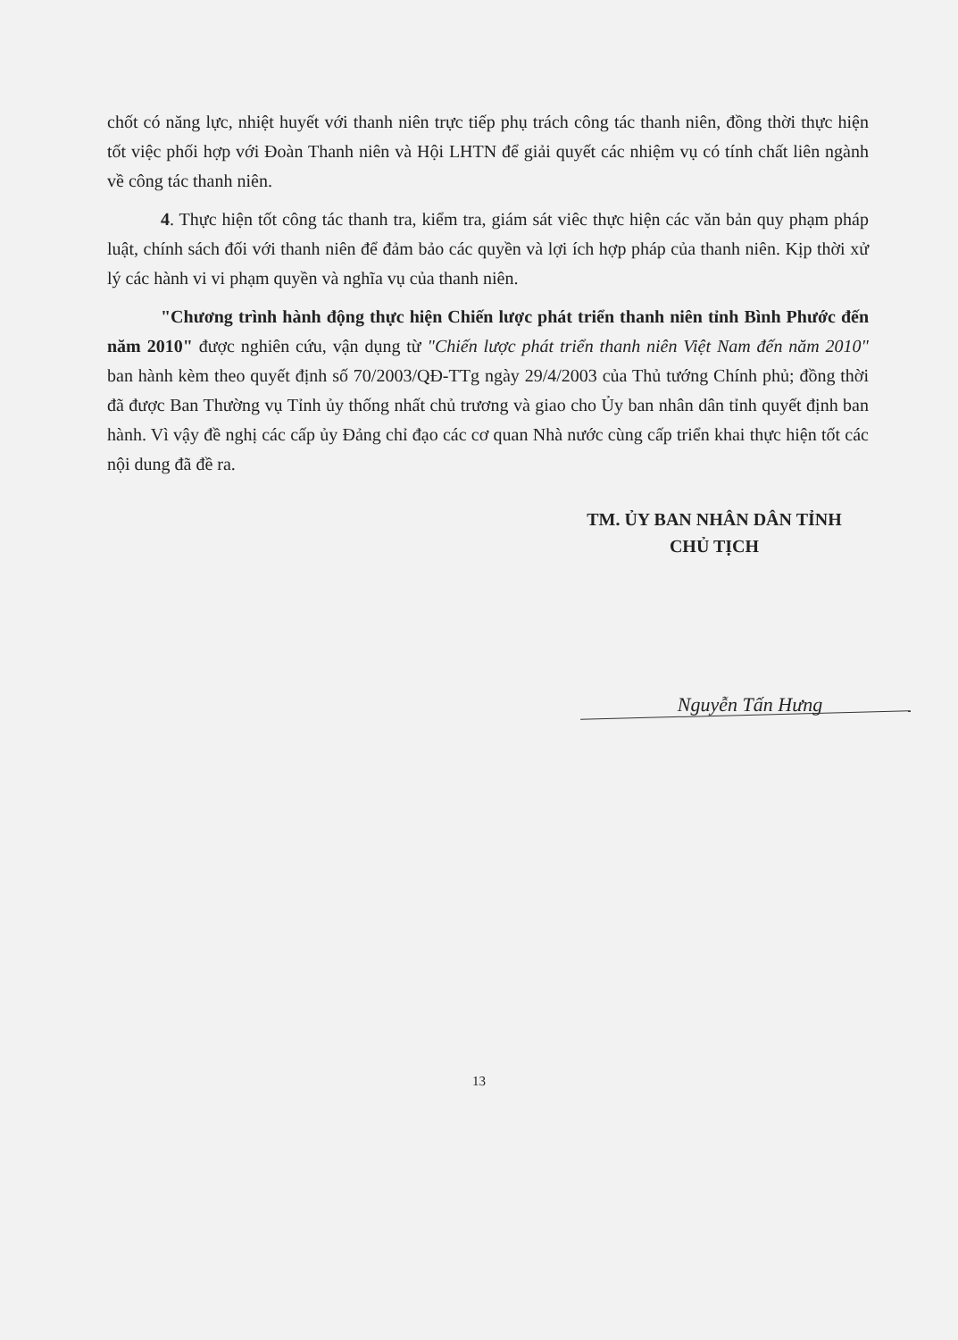chốt có năng lực, nhiệt huyết với thanh niên trực tiếp phụ trách công tác thanh niên, đồng thời thực hiện tốt việc phối hợp với Đoàn Thanh niên và Hội LHTN để giải quyết các nhiệm vụ có tính chất liên ngành về công tác thanh niên.
4. Thực hiện tốt công tác thanh tra, kiểm tra, giám sát viêc thực hiện các văn bản quy phạm pháp luật, chính sách đối với thanh niên để đảm bảo các quyền và lợi ích hợp pháp của thanh niên. Kịp thời xử lý các hành vi vi phạm quyền và nghĩa vụ của thanh niên.
"Chương trình hành động thực hiện Chiến lược phát triển thanh niên tỉnh Bình Phước đến năm 2010" được nghiên cứu, vận dụng từ "Chiến lược phát triển thanh niên Việt Nam đến năm 2010" ban hành kèm theo quyết định số 70/2003/QĐ-TTg ngày 29/4/2003 của Thủ tướng Chính phủ; đồng thời đã được Ban Thường vụ Tỉnh ủy thống nhất chủ trương và giao cho Ủy ban nhân dân tỉnh quyết định ban hành. Vì vậy đề nghị các cấp ủy Đảng chỉ đạo các cơ quan Nhà nước cùng cấp triển khai thực hiện tốt các nội dung đã đề ra.
TM. ỦY BAN NHÂN DÂN TỈNH
CHỦ TỊCH
Nguyễn Tấn Hưng
13